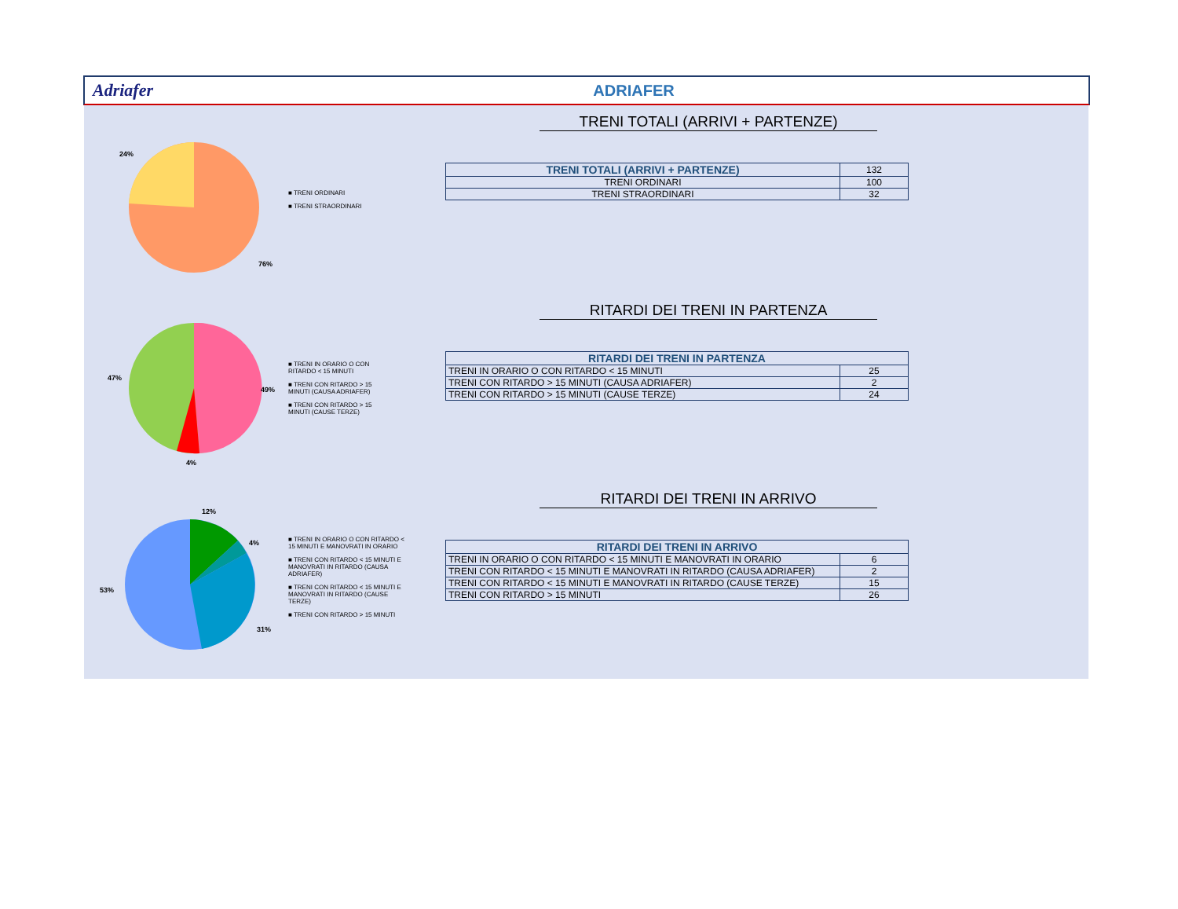Adriafer ADRIAFER
24%
76%
■ TRENI ORDINARI
■ TRENI STRAORDINARI
TRENI TOTALI (ARRIVI + PARTENZE)
| TRENI TOTALI (ARRIVI + PARTENZE) | 132 |
| TRENI ORDINARI | 100 |
| TRENI STRAORDINARI | 32 |
47%
49%
4%
■ TRENI IN ORARIO O CON RITARDO < 15 MINUTI
■ TRENI CON RITARDO > 15 MINUTI (CAUSA ADRIAFER)
■ TRENI CON RITARDO > 15 MINUTI (CAUSE TERZE)
RITARDI DEI TRENI IN PARTENZA
| RITARDI DEI TRENI IN PARTENZA | |
| --- | --- |
| TRENI IN ORARIO O CON RITARDO < 15 MINUTI | 25 |
| TRENI CON RITARDO > 15 MINUTI (CAUSA ADRIAFER) | 2 |
| TRENI CON RITARDO > 15 MINUTI (CAUSE TERZE) | 24 |
12%
4%
53%
31%
■ TRENI IN ORARIO O CON RITARDO < 15 MINUTI E MANOVRATI IN ORARIO
■ TRENI CON RITARDO < 15 MINUTI E MANOVRATI IN RITARDO (CAUSA ADRIAFER)
■ TRENI CON RITARDO < 15 MINUTI E MANOVRATI IN RITARDO (CAUSE TERZE)
■ TRENI CON RITARDO > 15 MINUTI
RITARDI DEI TRENI IN ARRIVO
| RITARDI DEI TRENI IN ARRIVO | |
| --- | --- |
| TRENI IN ORARIO O CON RITARDO < 15 MINUTI E MANOVRATI IN ORARIO | 6 |
| TRENI CON RITARDO < 15 MINUTI E MANOVRATI IN RITARDO (CAUSA ADRIAFER) | 2 |
| TRENI CON RITARDO < 15 MINUTI E MANOVRATI IN RITARDO (CAUSE TERZE) | 15 |
| TRENI CON RITARDO > 15 MINUTI | 26 |